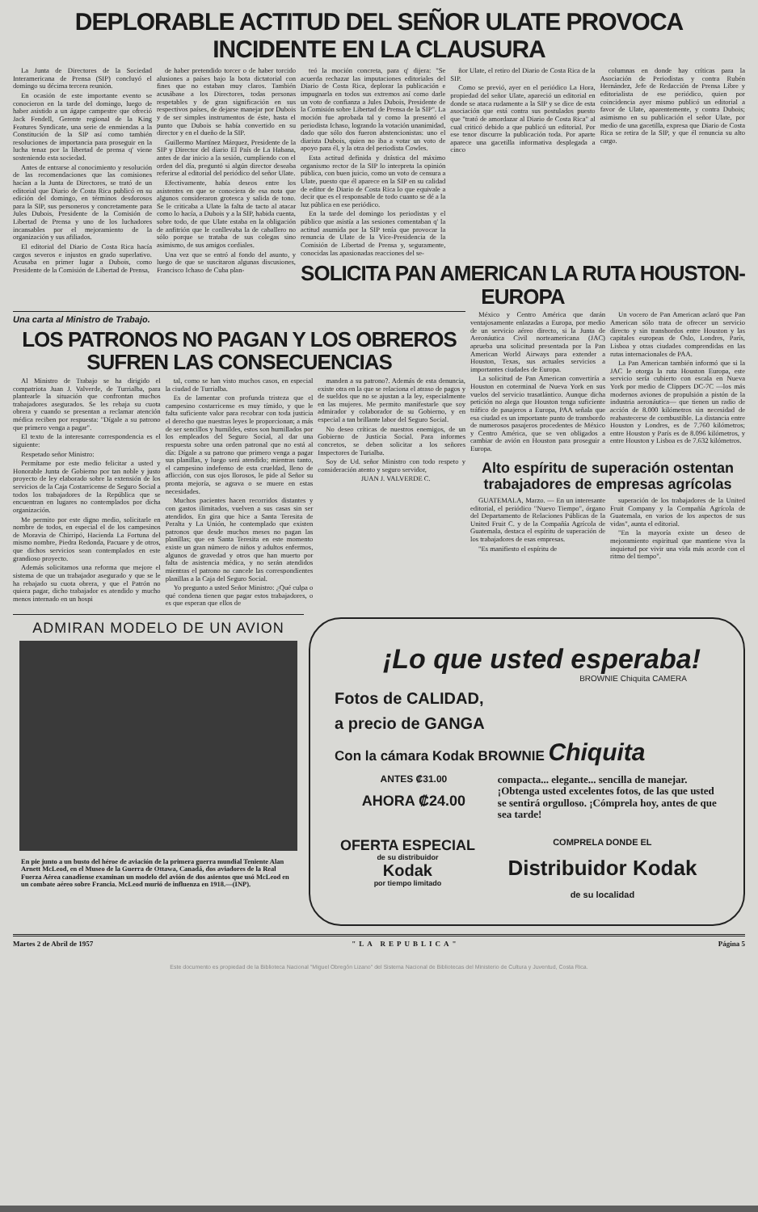DEPLORABLE ACTITUD DEL SEÑOR ULATE PROVOCA INCIDENTE EN LA CLAUSURA
La Junta de Directores de la Sociedad Interamericana de Prensa (SIP) concluyó el domingo su décima tercera reunión.
En ocasión de este importante evento se conocieron en la tarde del domingo, luego de haber asistido a un ágape campestre que ofreció Jack Fendell, Gerente regional de la King Features Syndicate, una serie de enmiendas a la Constitución de la SIP así como también resoluciones de importancia para proseguir en la lucha tenaz por la libertad de prensa q' viene sosteniendo esta sociedad.
Antes de entrarse al conocimiento y resolución de las recomendaciones que las comisiones hacían a la Junta de Directores, se trató de un editorial que Diario de Costa Rica publicó en su edición del domingo, en términos desdorosos para la SIP, sus personeros y concretamente para Jules Dubois, Presidente de la Comisión de Libertad de Prensa y uno de los luchadores incansables por el mejoramiento de la organización y sus afiliados.
El editorial del Diario de Costa Rica hacía cargos severos e injustos en grado superlativo. Acusaba en primer lugar a Dubois, como Presidente de la Comisión de Libertad de Prensa,
de haber pretendido torcer o de haber torcido alusiones a países bajo la bota dictatorial con fines que no estaban muy claros. También acusábase a los Directores, todas personas respetables y de gran significación en sus respectivos países, de dejarse manejar por Dubois y de ser simples instrumentos de éste, hasta el punto que Dubois se había convertido en su director y en el dueño de la SIP.
Guillermo Martínez Márquez, Presidente de la SIP y Director del diario El País de La Habana, antes de dar inicio a la sesión, cumpliendo con el orden del día, preguntó si algún director deseaba referirse al editorial del periódico del señor Ulate.
Efectivamente, había deseos entre los asistentes en que se conociera de esa nota que algunos consideraron grotesca y salida de tono. Se le criticaba a Ulate la falta de tacto al atacar como lo hacía, a Dubois y a la SIP, habida cuenta, sobre todo, de que Ulate estaba en la obligación de anfitrión que le conllevaba la de caballero no sólo porque se trataba de sus colegas sino asimismo, de sus amigos cordiales.
Una vez que se entró al fondo del asunto, y luego de que se suscitaron algunas discusiones, Francisco Ichaso de Cuba plan-
teó la moción concreta, para q' dijera: "Se acuerda rechazar las imputaciones editoriales del Diario de Costa Rica, deplorar la publicación e impugnarla en todos sus extremos así como darle un voto de confianza a Jules Dubois, Presidente de la Comisión sobre Libertad de Prensa de la SIP". La moción fue aprobada tal y como la presentó el periodista Ichaso, logrando la votación unanimidad, dado que sólo dos fueron abstencionistas: uno el diarista Dubois, quien no iba a votar un voto de apoyo para él, y la otra del periodista Cowles.
Esta actitud definida y drástica del máximo organismo rector de la SIP lo interpreta la opinión pública, con buen juicio, como un voto de censura a Ulate, puesto que él aparece en la SIP en su calidad de editor de Diario de Costa Rica lo que equivale a decir que es el responsable de todo cuanto se dé a la luz pública en ese periódico.
En la tarde del domingo los periodistas y el público que asistía a las sesiones comentaban q' la actitud asumida por la SIP tenía que provocar la renuncia de Ulate de la Vice-Presidencia de la Comisión de Libertad de Prensa y, seguramente, conocidas las apasionadas reacciones del se-
ñor Ulate, el retiro del Diario de Costa Rica de la SIP.
Como se previó, ayer en el periódico La Hora, propiedad del señor Ulate, apareció un editorial en donde se ataca rudamente a la SIP y se dice de esta asociación que está contra sus postulados puesto que "trató de amordazar al Diario de Costa Rica" al cual criticó debido a que publicó un editorial. Por ese tenor discurre la publicación toda. Por aparte aparece una gacetilla informativa desplegada a cinco
columnas en donde hay críticas para la Asociación de Periodistas y contra Rubén Hernández, Jefe de Redacción de Prensa Libre y editorialista de ese periódico, quien por coincidencia ayer mismo publicó un editorial a favor de Ulate, aparentemente, y contra Dubois; asimismo en su publicación el señor Ulate, por medio de una gacetilla, expresa que Diario de Costa Rica se retira de la SIP, y que él renuncia su alto cargo.
SOLICITA PAN AMERICAN LA RUTA HOUSTON-EUROPA
Una carta al Ministro de Trabajo.
LOS PATRONOS NO PAGAN Y LOS OBREROS SUFREN LAS CONSECUENCIAS
Al Ministro de Trabajo se ha dirigido el compatriota Juan J. Valverde, de Turrialba, para plantearle la situación que confrontan muchos trabajadores asegurados. Se les rebaja su cuota obrera y cuando se presentan a reclamar atención médica reciben por respuesta: "Dígale a su patrono que primero venga a pagar".
El texto de la interesante correspondencia es el siguiente:
Respetado señor Ministro:
Permítame por este medio felicitar a usted y Honorable Junta de Gobierno por tan noble y justo proyecto de ley elaborado sobre la extensión de los servicios de la Caja Costarricense de Seguro Social a todos los trabajadores de la República que se encuentran en lugares no contemplados por dicha organización.
Me permito por este digno medio, solicitarle en nombre de todos, en especial el de los campesinos de Moravia de Chirripó, Hacienda La Fortuna del mismo nombre, Piedra Redonda, Pacuare y de otros, que dichos servicios sean contemplados en este grandioso proyecto.
Además solicitamos una reforma que mejore el sistema de que un trabajador asegurado y que se le ha rebajado su cuota obrera, y que el Patrón no quiera pagar, dicho trabajador es atendido y mucho menos internado en un hospi
tal, como se han visto muchos casos, en especial la ciudad de Turrialba.
Es de lamentar con profunda tristeza que el campesino costarricense es muy tímido, y que le falta suficiente valor para recobrar con toda justicia el derecho que nuestras leyes le proporcionan; a más de ser sencillos y humildes, estos son humillados por los empleados del Seguro Social, al dar una respuesta sobre una orden patronal que no está al día: Dígale a su patrono que primero venga a pagar sus planillas, y luego será atendido; mientras tanto, el campesino indefenso de esta crueldad, lleno de aflicción, con sus ojos llorosos, le pide al Señor su pronta mejoría, se agrava o se muere en estas necesidades.
Muchos pacientes hacen recorridos distantes y con gastos ilimitados, vuelven a sus casas sin ser atendidos. En gira que hice a Santa Teresita de Peralta y La Unión, he contemplado que existen patronos que desde muchos meses no pagan las planillas; que en Santa Teresita en este momento existe un gran número de niños y adultos enfermos, algunos de gravedad y otros que han muerto por falta de asistencia médica, y no serán atendidos mientras el patrono no cancele las correspondientes planillas a la Caja del Seguro Social.
Yo pregunto a usted Señor Ministro: ¿Qué culpa o qué condena tienen que pagar estos trabajadores, o es que esperan que ellos de
manden a su patrono?. Además de esta denuncia, existe otra en la que se relaciona el atraso de pagos y de sueldos que no se ajustan a la ley, especialmente en las mujeres. Me permito manifestarle que soy admirador y colaborador de su Gobierno, y en especial a tan brillante labor del Seguro Social.
No deseo críticas de nuestros enemigos, de un Gobierno de Justicia Social. Para informes concretos, se deben solicitar a los señores Inspectores de Turialba.
Soy de Ud. señor Ministro con todo respeto y consideración atento y seguro servidor,
JUAN J. VALVERDE C.
México y Centro América que darán ventajosamente enlazadas a Europa, por medio de un servicio aéreo directo, si la Junta de Aeronáutica Civil norteamericana (JAC) aprueba una solicitud presentada por la Pan American World Airways para extender a Houston, Texas, sus actuales servicios a importantes ciudades de Europa.
La solicitud de Pan American convertiría a Houston en coterminal de Nueva York en sus vuelos del servicio trasatlántico. Aunque dicha petición no alega que Houston tenga suficiente tráfico de pasajeros a Europa, PAA señala que esa ciudad es un importante punto de transbordo de numerosos pasajeros procedentes de México y Centro América, que se ven obligados a cambiar de avión en Houston para proseguir a Europa.
Un vocero de Pan American aclaró que Pan American sólo trata de ofrecer un servicio directo y sin transbordos entre Houston y las capitales europeas de Oslo, Londres, París, Lisboa y otras ciudades comprendidas en las rutas internacionales de PAA.
La Pan American también informó que si la JAC le otorga la ruta Houston Europa, este servicio sería cubierto con escala en Nueva York por medio de Clippers DC-7C —los más modernos aviones de propulsión a pistón de la industria aeronáutica— que tienen un radio de acción de 8.000 kilómetros sin necesidad de reabastecerse de combustible. La distancia entre Houston y Londres, es de 7.760 kilómetros; entre Houston y París es de 8.096 kilómetros, y entre Houston y Lisboa es de 7.632 kilómetros.
Alto espíritu de superación ostentan trabajadores de empresas agrícolas
GUATEMALA, Marzo. — En un interesante editorial, el periódico "Nuevo Tiempo", órgano del Departamento de Relaciones Públicas de la United Fruit C. y de la Compañía Agrícola de Guatemala, destaca el espíritu de superación de los trabajadores de esas empresas.
"Es manifiesto el espíritu de
superación de los trabajadores de la United Fruit Company y la Compañía Agrícola de Guatemala, en varios de los aspectos de sus vidas", aunta el editorial.
"En la mayoría existe un deseo de mejoramiento espiritual que mantiene viva la inquietud por vivir una vida más acorde con el ritmo del tiempo".
ADMIRAN MODELO DE UN AVION
En pie junto a un busto del héroe de aviación de la primera guerra mundial Teniente Alan Arnett McLeod, en el Museo de la Guerra de Ottawa, Canadá, dos aviadores de la Real Fuerza Aérea canadiense examinan un modelo del avión de dos asientos que usó McLeod en un combate aéreo sobre Francia. McLeod murió de influenza en 1918.—(INP).
¡Lo que usted esperaba!
BROWNIE Chiquita CAMERA
Fotos de CALIDAD,
a precio de GANGA
Con la cámara Kodak BROWNIE Chiquita
ANTES ₡31.00
AHORA ₡24.00
compacta... elegante... sencilla de manejar. ¡Obtenga usted excelentes fotos, de las que usted se sentirá orgulloso. ¡Cómprela hoy, antes de que sea tarde!
OFERTA ESPECIAL
de su distribuidor
Kodak
por tiempo limitado
COMPRELA DONDE EL
Distribuidor Kodak
de su localidad
Martes 2 de Abril de 1957 "LA REPUBLICA" Página 5
Este documento es propiedad de la Biblioteca Nacional "Miguel Obregón Lizano" del Sistema Nacional de Bibliotecas del Ministerio de Cultura y Juventud, Costa Rica.